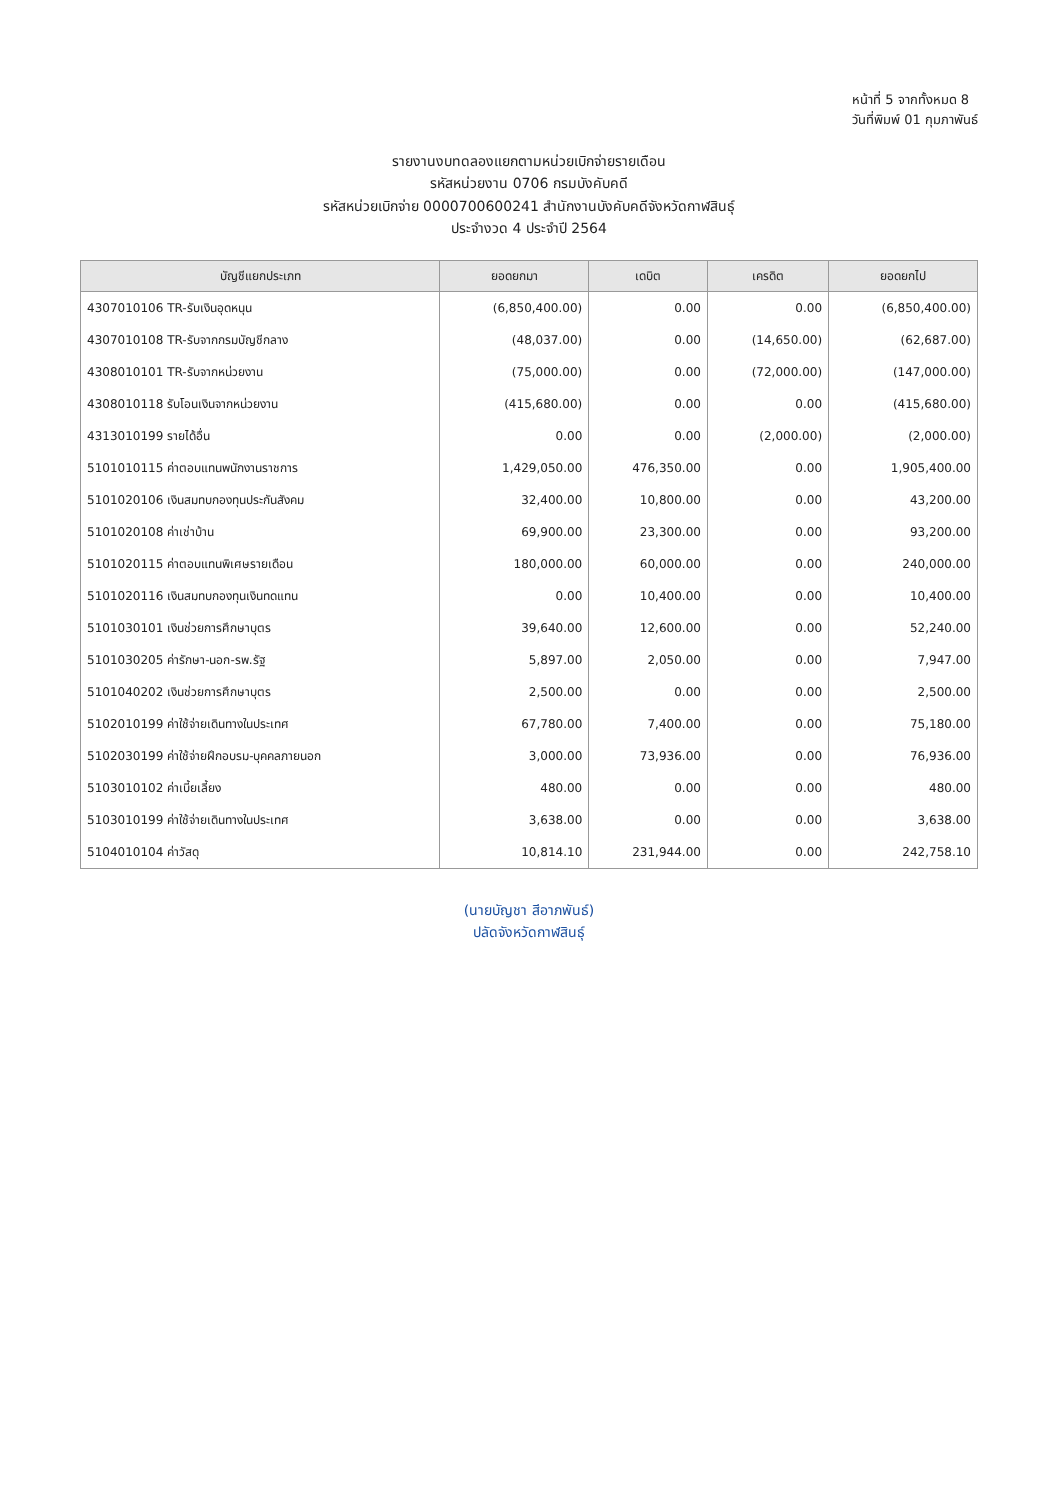หน้าที่ 5 จากทั้งหมด 8
วันที่พิมพ์ 01 กุมภาพันธ์
รายงานงบทดลองแยกตามหน่วยเบิกจ่ายรายเดือน
รหัสหน่วยงาน 0706 กรมบังคับคดี
รหัสหน่วยเบิกจ่าย 0000700600241 สำนักงานบังคับคดีจังหวัดกาฬสินธุ์
ประจำงวด 4 ประจำปี 2564
| บัญชีแยกประเภท | ยอดยกมา | เดบิต | เครดิต | ยอดยกไป |
| --- | --- | --- | --- | --- |
| 4307010106 TR-รับเงินอุดหนุน | (6,850,400.00) | 0.00 | 0.00 | (6,850,400.00) |
| 4307010108 TR-รับจากกรมบัญชีกลาง | (48,037.00) | 0.00 | (14,650.00) | (62,687.00) |
| 4308010101 TR-รับจากหน่วยงาน | (75,000.00) | 0.00 | (72,000.00) | (147,000.00) |
| 4308010118 รับโอนเงินจากหน่วยงาน | (415,680.00) | 0.00 | 0.00 | (415,680.00) |
| 4313010199 รายได้อื่น | 0.00 | 0.00 | (2,000.00) | (2,000.00) |
| 5101010115 ค่าตอบแทนพนักงานราชการ | 1,429,050.00 | 476,350.00 | 0.00 | 1,905,400.00 |
| 5101020106 เงินสมทบกองทุนประกันสังคม | 32,400.00 | 10,800.00 | 0.00 | 43,200.00 |
| 5101020108 ค่าเช่าบ้าน | 69,900.00 | 23,300.00 | 0.00 | 93,200.00 |
| 5101020115 ค่าตอบแทนพิเศษรายเดือน | 180,000.00 | 60,000.00 | 0.00 | 240,000.00 |
| 5101020116 เงินสมทบกองทุนเงินทดแทน | 0.00 | 10,400.00 | 0.00 | 10,400.00 |
| 5101030101 เงินช่วยการศึกษาบุตร | 39,640.00 | 12,600.00 | 0.00 | 52,240.00 |
| 5101030205 ค่ารักษา-นอก-รพ.รัฐ | 5,897.00 | 2,050.00 | 0.00 | 7,947.00 |
| 5101040202 เงินช่วยการศึกษาบุตร | 2,500.00 | 0.00 | 0.00 | 2,500.00 |
| 5102010199 ค่าใช้จ่ายเดินทางในประเทศ | 67,780.00 | 7,400.00 | 0.00 | 75,180.00 |
| 5102030199 ค่าใช้จ่ายฝึกอบรม-บุคคลภายนอก | 3,000.00 | 73,936.00 | 0.00 | 76,936.00 |
| 5103010102 ค่าเบี้ยเลี้ยง | 480.00 | 0.00 | 0.00 | 480.00 |
| 5103010199 ค่าใช้จ่ายเดินทางในประเทศ | 3,638.00 | 0.00 | 0.00 | 3,638.00 |
| 5104010104 ค่าวัสดุ | 10,814.10 | 231,944.00 | 0.00 | 242,758.10 |
(นายบัญชา สีอาภพันธ์)
ปลัดจังหวัดกาฬสินธุ์